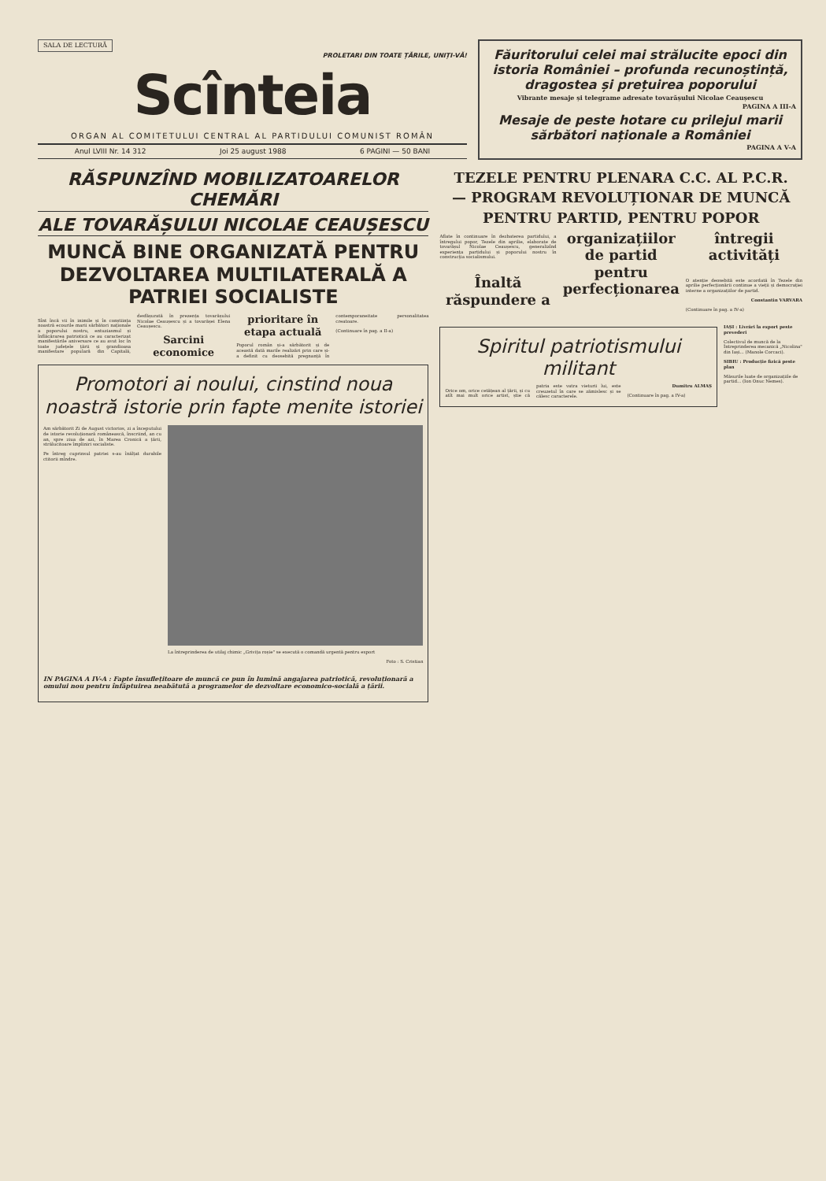SALA DE LECTURĂ
PROLETARI DIN TOATE ȚĂRILE, UNIȚI-VĂ!
Scînteia
ORGAN AL COMITETULUI CENTRAL AL PARTIDULUI COMUNIST ROMÂN
Anul LVIII Nr. 14 312 Joi 25 august 1988 6 PAGINI — 50 BANI
Făuritorului celei mai strălucite epoci din istoria României – profunda recunoștință, dragostea și prețuirea poporului
Vibrante mesaje și telegrame adresate tovarășului Nicolae Ceaușescu
PAGINA A III-A
Mesaje de peste hotare cu prilejul marii sărbători naționale a României
PAGINA A V-A
RĂSPUNZÎND MOBILIZATOARELOR CHEMĂRI
ALE TOVARĂȘULUI NICOLAE CEAUȘESCU
MUNCĂ BINE ORGANIZATĂ PENTRU DEZVOLTAREA MULTILATERALĂ A PATRIEI SOCIALISTE
Sînt încă vii în inimile și în conștiința noastră ecourile marii sărbători naționale a poporului nostru, entuziasmul și înflăcărarea patriotică ce au caracterizat manifestările aniversare ce au avut loc în toate județele țării și grandioasa manifestare populară din Capitală, desfășurată în prezența tovarășului Nicolae Ceaușescu și a tovarășei Elena Ceaușescu.
Sarcini economice prioritare în etapa actuală
Poporul român și-a sărbătorit și de această dată marile realizări prin care și-a definit cu deosebită pregnanță în contemporaneitate personalitatea creatoare.
(Continuare în pag. a II-a)
Promotori ai noului, cinstind noua noastră istorie prin fapte menite istoriei
Am sărbătorit Zi de August victorios, zi a începutului de istorie revoluționară românească, înscriind, an cu an, spre ziua de azi, în Marea Cronică a țării, strălucitoare împliniri socialiste.
Pe întreg cuprinsul patriei s-au înălțat durabile ctitorii mîndre.
La întreprinderea de utilaj chimic „Grivița roșie" se execută o comandă urgentă pentru export
Foto : S. Cristian
IN PAGINA A IV-A : Fapte însuflețitoare de muncă ce pun în lumină angajarea patriotică, revoluționară a omului nou pentru înfăptuirea neabătută a programelor de dezvoltare economico-socială a țării.
TEZELE PENTRU PLENARA C.C. AL P.C.R.
— PROGRAM REVOLUȚIONAR DE MUNCĂ
PENTRU PARTID, PENTRU POPOR
Aflate în continuare în dezbaterea partidului, a întregului popor, Tezele din aprilie, elaborate de tovarășul Nicolae Ceaușescu, generalizînd experiența partidului și poporului nostru în construcția socialismului.
Înaltă răspundere a organizațiilor de partid pentru perfecționarea întregii activități
O atenție deosebită este acordată în Tezele din aprilie perfecționării continue a vieții și democrației interne a organizațiilor de partid.
Constantin VARVARA
(Continuare în pag. a IV-a)
Spiritul patriotismului militant
Orice om, orice cetățean al țării, și cu atît mai mult orice artist, știe că patria este vatra vieturii lui, este creuzetul în care se zămislesc și se călesc caracterele.
Dumitru ALMAȘ
(Continuare în pag. a IV-a)
IAȘI : Livrări la export peste prevederi
Colectivul de muncă de la Întreprinderea mecanică „Nicolina" din Iași... (Manole Corcaci).
SIBIU : Producție fizică peste plan
Măsurile luate de organizațiile de partid... (Ion Onuc Nemes).